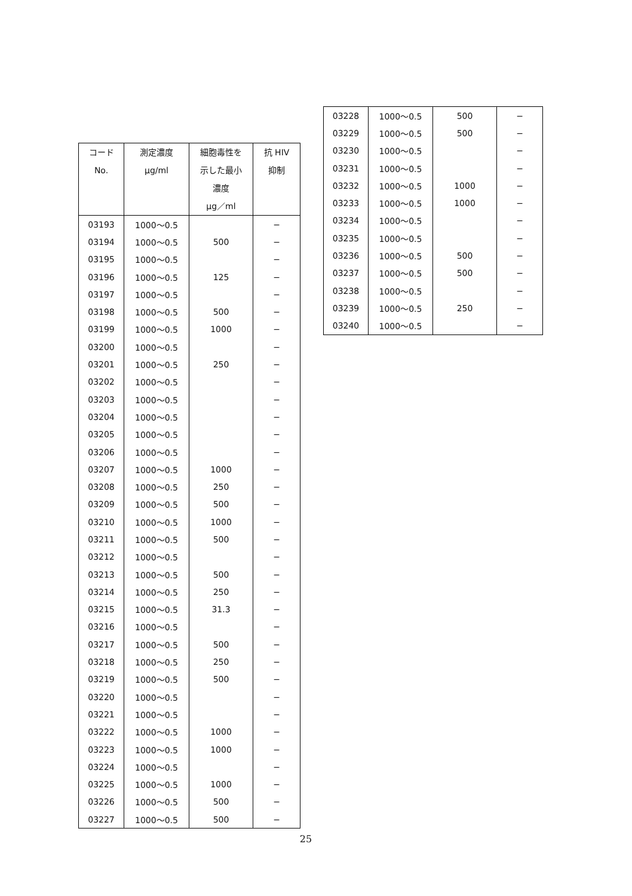| コード No. | 測定濃度 μg/ml | 細胞毒性を 示した最小 濃度 μg／ml | 抗 HIV 抑制 |
| --- | --- | --- | --- |
| 03193 | 1000～0.5 | | − |
| 03194 | 1000～0.5 | 500 | − |
| 03195 | 1000～0.5 | | − |
| 03196 | 1000～0.5 | 125 | − |
| 03197 | 1000～0.5 | | − |
| 03198 | 1000～0.5 | 500 | − |
| 03199 | 1000～0.5 | 1000 | − |
| 03200 | 1000～0.5 | | − |
| 03201 | 1000～0.5 | 250 | − |
| 03202 | 1000～0.5 | | − |
| 03203 | 1000～0.5 | | − |
| 03204 | 1000～0.5 | | − |
| 03205 | 1000～0.5 | | − |
| 03206 | 1000～0.5 | | − |
| 03207 | 1000～0.5 | 1000 | − |
| 03208 | 1000～0.5 | 250 | − |
| 03209 | 1000～0.5 | 500 | − |
| 03210 | 1000～0.5 | 1000 | − |
| 03211 | 1000～0.5 | 500 | − |
| 03212 | 1000～0.5 | | − |
| 03213 | 1000～0.5 | 500 | − |
| 03214 | 1000～0.5 | 250 | − |
| 03215 | 1000～0.5 | 31.3 | − |
| 03216 | 1000～0.5 | | − |
| 03217 | 1000～0.5 | 500 | − |
| 03218 | 1000～0.5 | 250 | − |
| 03219 | 1000～0.5 | 500 | − |
| 03220 | 1000～0.5 | | − |
| 03221 | 1000～0.5 | | − |
| 03222 | 1000～0.5 | 1000 | − |
| 03223 | 1000～0.5 | 1000 | − |
| 03224 | 1000～0.5 | | − |
| 03225 | 1000～0.5 | 1000 | − |
| 03226 | 1000～0.5 | 500 | − |
| 03227 | 1000～0.5 | 500 | − |
| 03228 | 1000～0.5 | 500 | − |
| 03229 | 1000～0.5 | 500 | − |
| 03230 | 1000～0.5 | | − |
| 03231 | 1000～0.5 | | − |
| 03232 | 1000～0.5 | 1000 | − |
| 03233 | 1000～0.5 | 1000 | − |
| 03234 | 1000～0.5 | | − |
| 03235 | 1000～0.5 | | − |
| 03236 | 1000～0.5 | 500 | − |
| 03237 | 1000～0.5 | 500 | − |
| 03238 | 1000～0.5 | | − |
| 03239 | 1000～0.5 | 250 | − |
| 03240 | 1000～0.5 | | − |
25